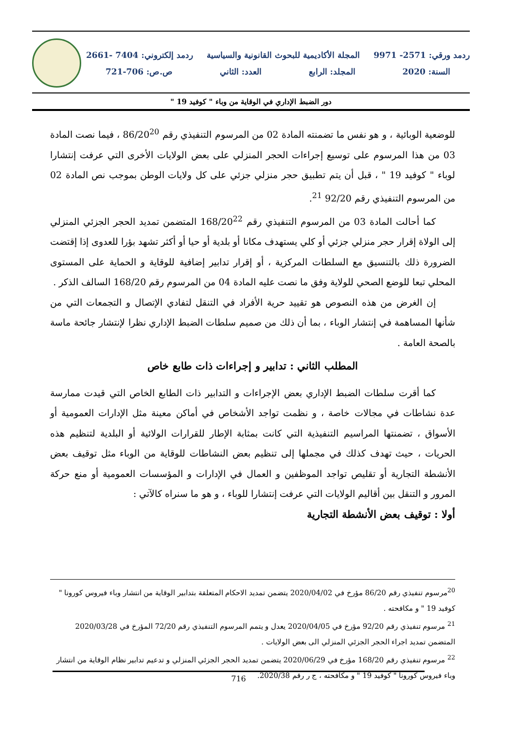ردمد ورقي: 2571- 9971 المجلة الأكاديمية للبحوث القانونية والسياسية ردمد إلكتروني: 7404 -2661
السنة: 2020 المجلد: الرابع العدد: الثاني ص.ص: 706-721
دور الضبط الإداري في الوقاية من وباء " كوفيد 19 "
للوضعية الوبائية ، و هو نفس ما تضمنته المادة 02 من المرسوم التنفيذي رقم 86/20<sup>20</sup> ، فيما نصت المادة 03 من هذا المرسوم على توسيع إجراءات الحجر المنزلي على بعض الولايات الأخرى التي عرفت إنتشارا لوباء " كوفيد 19 " ، قبل أن يتم تطبيق حجر منزلي جزئي على كل ولايات الوطن بموجب نص المادة 02 من المرسوم التنفيذي رقم 92/20 <sup>21</sup>.
كما أحالت المادة 03 من المرسوم التنفيذي رقم 168/20<sup>22</sup> المتضمن تمديد الحجر الجزئي المنزلي إلى الولاة إقرار حجر منزلي جزئي أو كلي يستهدف مكانا أو بلدية أو حيا أو أكثر تشهد بؤرا للعدوى إذا إقتضت الضرورة ذلك بالتنسيق مع السلطات المركزية ، أو إقرار تدابير إضافية للوقاية و الحماية على المستوى المحلي تبعا للوضع الصحي للولاية وفق ما نصت عليه المادة 04 من المرسوم رقم 168/20 السالف الذكر .
إن الغرض من هذه النصوص هو تقييد حرية الأفراد في التنقل لتفادي الإتصال و التجمعات التي من شأنها المساهمة في إنتشار الوباء ، بما أن ذلك من صميم سلطات الضبط الإداري نظرا لإنتشار جائحة ماسة بالصحة العامة .
المطلب الثاني : تدابير و إجراءات ذات طابع خاص
كما أقرت سلطات الضبط الإداري بعض الإجراءات و التدابير ذات الطابع الخاص التي قيدت ممارسة عدة نشاطات في مجالات خاصة ، و نظمت تواجد الأشخاص في أماكن معينة مثل الإدارات العمومية أو الأسواق ، تضمنتها المراسيم التنفيذية التي كانت بمثابة الإطار للقرارات الولائية أو البلدية لتنظيم هذه الحريات ، حيث تهدف كذلك في مجملها إلى تنظيم بعض النشاطات للوقاية من الوباء مثل توقيف بعض الأنشطة التجارية أو تقليص تواجد الموظفين و العمال في الإدارات و المؤسسات العمومية أو منع حركة المرور و التنقل بين أقاليم الولايات التي عرفت إنتشارا للوباء ، و هو ما سنراه كالآتي :
أولا : توقيف بعض الأنشطة التجارية
<sup>20</sup> مرسوم تنفيذي رقم 86/20 مؤرخ في 2020/04/02 يتضمن تمديد الاحكام المتعلقة بتدابير الوقاية من انتشار وباء فيروس كورونا " كوفيد 19 " و مكافحته .
<sup>21</sup> مرسوم تنفيذي رقم 92/20 مؤرخ في 2020/04/05 يعدل و يتمم المرسوم التنفيذي رقم 72/20 المؤرخ في 2020/03/28 المتضمن تمديد اجراء الحجر الجزئي المنزلي الى بعض الولايات .
<sup>22</sup> مرسوم تنفيذي رقم 168/20 مؤرخ في 2020/06/29 يتضمن تمديد الحجر الجزئي المنزلي و تدعيم تدابير نظام الوقاية من انتشار وباء فيروس كورونا " كوفيد 19 " و مكافحته ، ج ر رقم 2020/38.
716